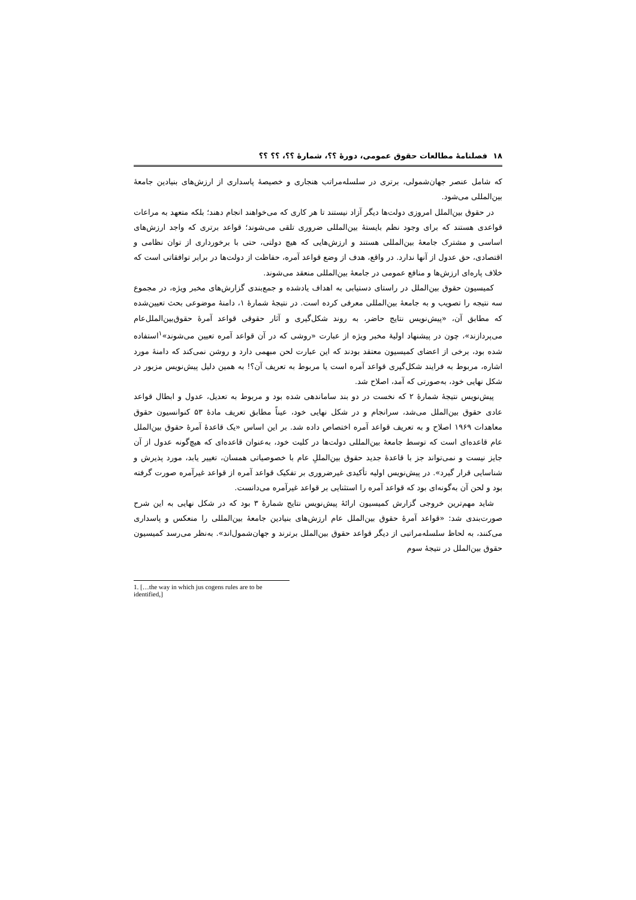۱۸ فصلنامهٔ مطالعات حقوق عمومی، دورهٔ ؟؟، شمارهٔ ؟؟، ؟؟ ؟؟
که شامل عنصر جهان‌شمولی، برتری در سلسله‌مراتب هنجاری و خصیصهٔ پاسداری از ارزش‌های بنیادین جامعهٔ بین‌المللی می‌شود.
در حقوق بین‌الملل امروزی دولت‌ها دیگر آزاد نیستند تا هر کاری که می‌خواهند انجام دهند؛ بلکه متعهد به مراعات قواعدی هستند که برای وجود نظم بایستهٔ بین‌المللی ضروری تلقی می‌شوند؛ قواعد برتری که واجد ارزش‌های اساسی و مشترک جامعهٔ بین‌المللی هستند و ارزش‌هایی که هیچ دولتی، حتی با برخورداری از توان نظامی و اقتصادی، حق عدول از آنها ندارد. در واقع، هدف از وضع قواعد آمره، حفاظت از دولت‌ها در برابر توافقاتی است که خلاف پاره‌ای ارزش‌ها و منافع عمومی در جامعهٔ بین‌المللی منعقد می‌شوند.
کمیسیون حقوق بین‌الملل در راستای دستیابی به اهداف یادشده و جمع‌بندی گزارش‌های مخبر ویژه، در مجموع سه نتیجه را تصویب و به جامعهٔ بین‌المللی معرفی کرده است. در نتیجهٔ شمارهٔ ۱، دامنهٔ موضوعی بحث تعیین‌شده که مطابق آن، «پیش‌نویس نتایج حاضر، به روند شکل‌گیری و آثار حقوقی قواعد آمرهٔ حقوق‌بین‌الملل‌عام می‌پردازند»، چون در پیشنهاد اولیهٔ مخبر ویژه از عبارت «روشی که در آن قواعد آمره تعیین می‌شوند»<sup>۱</sup>استفاده شده بود، برخی از اعضای کمیسیون معتقد بودند که این عبارت لحن مبهمی دارد و روشن نمی‌کند که دامنهٔ مورد اشاره، مربوط به فرایند شکل‌گیری قواعد آمره است یا مربوط به تعریف آن؟! به همین دلیل پیش‌نویس مزبور در شکل نهایی خود، به‌صورتی که آمد، اصلاح شد.
پیش‌نویس نتیجهٔ شمارهٔ ۲ که نخست در دو بند ساماندهی شده بود و مربوط به تعدیل، عدول و ابطال قواعد عادی حقوق بین‌الملل می‌شد، سرانجام و در شکل نهایی خود، عیناً مطابق تعریف مادهٔ ۵۳ کنوانسیون حقوق معاهدات ۱۹۶۹ اصلاح و به تعریف قواعد آمره اختصاص داده شد. بر این اساس «یک قاعدهٔ آمرهٔ حقوق بین‌الملل عام قاعده‌ای است که توسط جامعهٔ بین‌المللی دولت‌ها در کلیت خود، به‌عنوان قاعده‌ای که هیچ‌گونه عدول از آن جایز نیست و نمی‌تواند جز با قاعدهٔ جدید حقوق بین‌المللِ عام با خصوصیاتی همسان، تغییر یابد، مورد پذیرش و شناسایی قرار گیرد». در پیش‌نویس اولیه تأکیدی غیرضروری بر تفکیک قواعد آمره از قواعد غیرآمره صورت گرفته بود و لحن آن به‌گونه‌ای بود که قواعد آمره را استثنایی بر قواعد غیرآمره می‌دانست.
شاید مهم‌ترین خروجی گزارش کمیسیون ارائهٔ پیش‌نویس نتایج شمارهٔ ۳ بود که در شکل نهایی به این شرح صورت‌بندی شد: «قواعد آمرهٔ حقوق بین‌الملل عام ارزش‌های بنیادین جامعهٔ بین‌المللی را منعکس و پاسداری می‌کنند، به لحاظ سلسله‌مراتبی از دیگر قواعد حقوق بین‌الملل برترند و جهان‌شمول‌اند». به‌نظر می‌رسد کمیسیون حقوق بین‌الملل در نتیجهٔ سوم
1. […the way in which jus cogens rules are to be identified,]